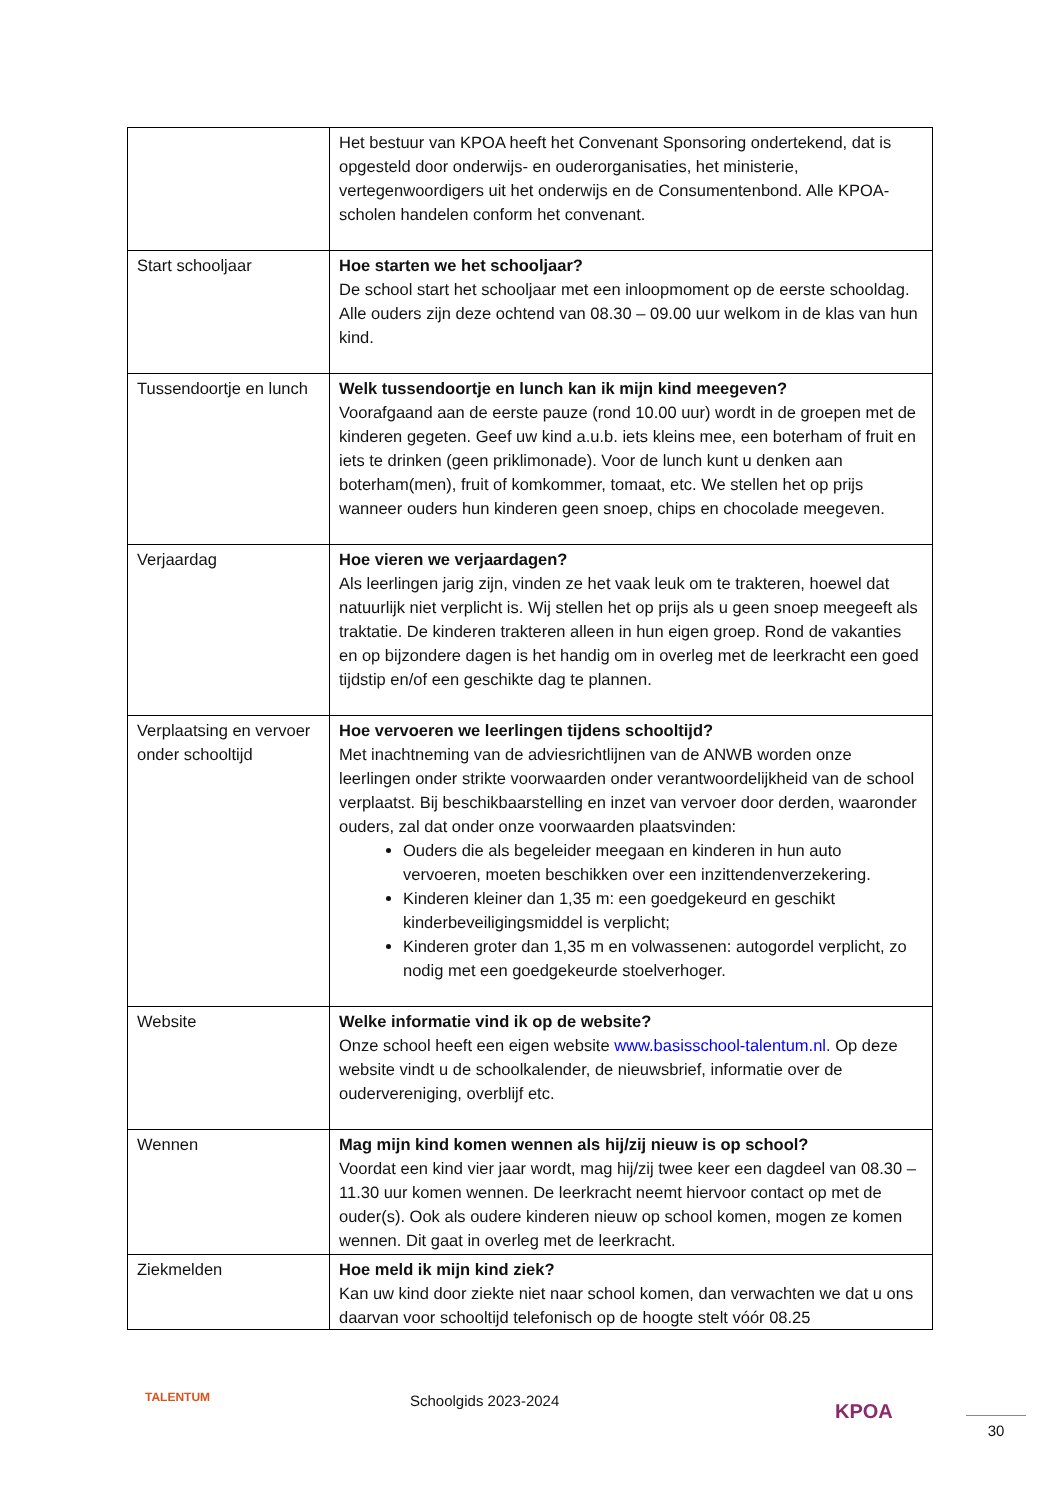| | Het bestuur van KPOA heeft het Convenant Sponsoring ondertekend, dat is opgesteld door onderwijs- en ouderorganisaties, het ministerie, vertegenwoordigers uit het onderwijs en de Consumentenbond. Alle KPOA-scholen handelen conform het convenant. |
| Start schooljaar | Hoe starten we het schooljaar? De school start het schooljaar met een inloopmoment op de eerste schooldag. Alle ouders zijn deze ochtend van 08.30 – 09.00 uur welkom in de klas van hun kind. |
| Tussendoortje en lunch | Welk tussendoortje en lunch kan ik mijn kind meegeven? Voorafgaand aan de eerste pauze (rond 10.00 uur) wordt in de groepen met de kinderen gegeten. Geef uw kind a.u.b. iets kleins mee, een boterham of fruit en iets te drinken (geen priklimonade). Voor de lunch kunt u denken aan boterham(men), fruit of komkommer, tomaat, etc. We stellen het op prijs wanneer ouders hun kinderen geen snoep, chips en chocolade meegeven. |
| Verjaardag | Hoe vieren we verjaardagen? Als leerlingen jarig zijn, vinden ze het vaak leuk om te trakteren, hoewel dat natuurlijk niet verplicht is. Wij stellen het op prijs als u geen snoep meegeeft als traktatie. De kinderen trakteren alleen in hun eigen groep. Rond de vakanties en op bijzondere dagen is het handig om in overleg met de leerkracht een goed tijdstip en/of een geschikte dag te plannen. |
| Verplaatsing en vervoer onder schooltijd | Hoe vervoeren we leerlingen tijdens schooltijd? Met inachtneming van de adviesrichtlijnen van de ANWB worden onze leerlingen onder strikte voorwaarden onder verantwoordelijkheid van de school verplaatst. Bij beschikbaarstelling en inzet van vervoer door derden, waaronder ouders, zal dat onder onze voorwaarden plaatsvinden: Ouders die als begeleider meegaan en kinderen in hun auto vervoeren, moeten beschikken over een inzittendenverzekering. Kinderen kleiner dan 1,35 m: een goedgekeurd en geschikt kinderbeveiligingsmiddel is verplicht; Kinderen groter dan 1,35 m en volwassenen: autogordel verplicht, zo nodig met een goedgekeurde stoelverhoger. |
| Website | Welke informatie vind ik op de website? Onze school heeft een eigen website www.basisschool-talentum.nl. Op deze website vindt u de schoolkalender, de nieuwsbrief, informatie over de oudervereniging, overblijf etc. |
| Wennen | Mag mijn kind komen wennen als hij/zij nieuw is op school? Voordat een kind vier jaar wordt, mag hij/zij twee keer een dagdeel van 08.30 – 11.30 uur komen wennen. De leerkracht neemt hiervoor contact op met de ouder(s). Ook als oudere kinderen nieuw op school komen, mogen ze komen wennen. Dit gaat in overleg met de leerkracht. |
| Ziekmelden | Hoe meld ik mijn kind ziek? Kan uw kind door ziekte niet naar school komen, dan verwachten we dat u ons daarvan voor schooltijd telefonisch op de hoogte stelt vóór 08.25 |
TALENTUM Schoolgids 2023-2024 KPOA
30